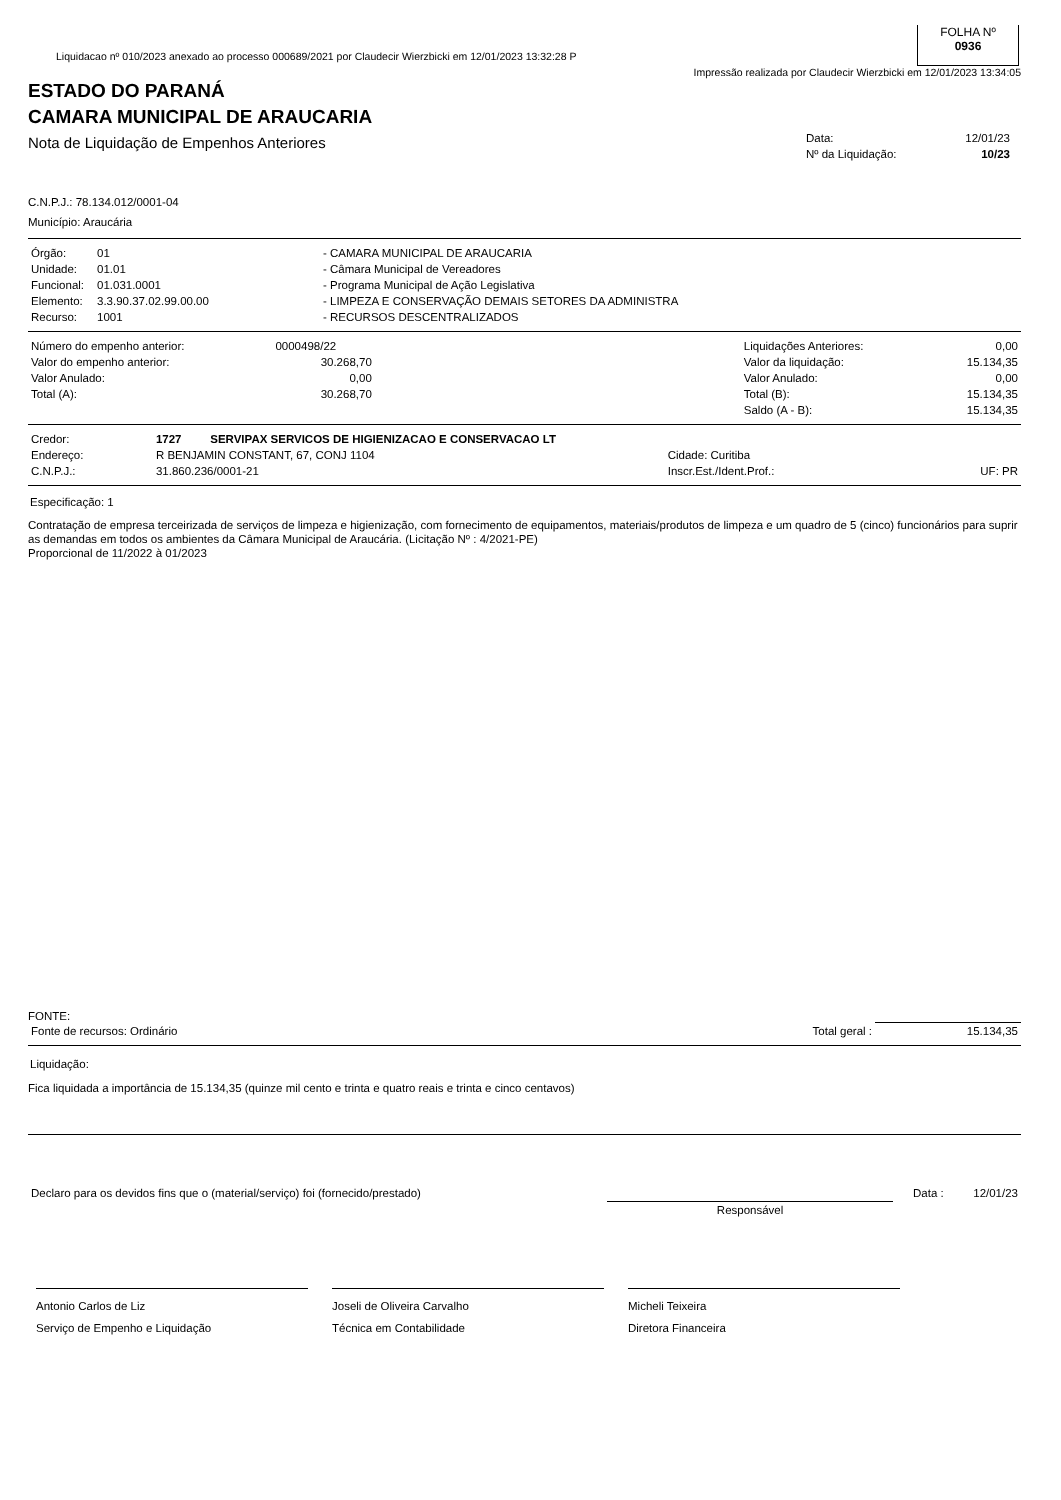Liquidacao nº 010/2023 anexado ao processo 000689/2021 por Claudecir Wierzbicki em 12/01/2023 13:32:28 P
FOLHA Nº
0936
Impressão realizada por Claudecir Wierzbicki em 12/01/2023 13:34:05
ESTADO DO PARANÁ
CAMARA MUNICIPAL DE ARAUCARIA
Nota de Liquidação de Empenhos Anteriores
| Data: | 12/01/23 |
| Nº da Liquidação: | 10/23 |
C.N.P.J.: 78.134.012/0001-04
Município: Araucária
| Órgão: | 01 | - CAMARA MUNICIPAL DE ARAUCARIA |
| Unidade: | 01.01 | - Câmara Municipal de Vereadores |
| Funcional: | 01.031.0001 | - Programa Municipal de Ação Legislativa |
| Elemento: | 3.3.90.37.02.99.00.00 | - LIMPEZA E CONSERVAÇÃO DEMAIS SETORES DA ADMINISTRA |
| Recurso: | 1001 | - RECURSOS DESCENTRALIZADOS |
| Número do empenho anterior: | 0000498/22 | | Liquidações Anteriores: | 0,00 |
| Valor do empenho anterior: | 30.268,70 | | Valor da liquidação: | 15.134,35 |
| Valor Anulado: | 0,00 | | Valor Anulado: | 0,00 |
| Total (A): | 30.268,70 | | Total (B): | 15.134,35 |
| | | | Saldo (A - B): | 15.134,35 |
| Credor: | 1727 SERVIPAX SERVICOS DE HIGIENIZACAO E CONSERVACAO LT | | |
| Endereço: | R BENJAMIN CONSTANT, 67, CONJ 1104 | Cidade: Curitiba | |
| C.N.P.J.: | 31.860.236/0001-21 | Inscr.Est./Ident.Prof.: | UF: PR |
Especificação: 1
Contratação de empresa terceirizada de serviços de limpeza e higienização, com fornecimento de equipamentos, materiais/produtos de limpeza e um quadro de 5 (cinco) funcionários para suprir as demandas em todos os ambientes da Câmara Municipal de Araucária. (Licitação Nº : 4/2021-PE)
Proporcional de 11/2022 à 01/2023
FONTE:
| Fonte de recursos: Ordinário | Total geral : | 15.134,35 |
Liquidação:
Fica liquidada a importância de 15.134,35 (quinze mil cento e trinta e quatro reais e trinta e cinco centavos)
| Declaro para os devidos fins que o (material/serviço) foi (fornecido/prestado) | | Data : | 12/01/23 |
| | Responsável | | |
Antonio Carlos de Liz
Serviço de Empenho e Liquidação
Joseli de Oliveira Carvalho
Técnica em Contabilidade
Micheli Teixeira
Diretora Financeira